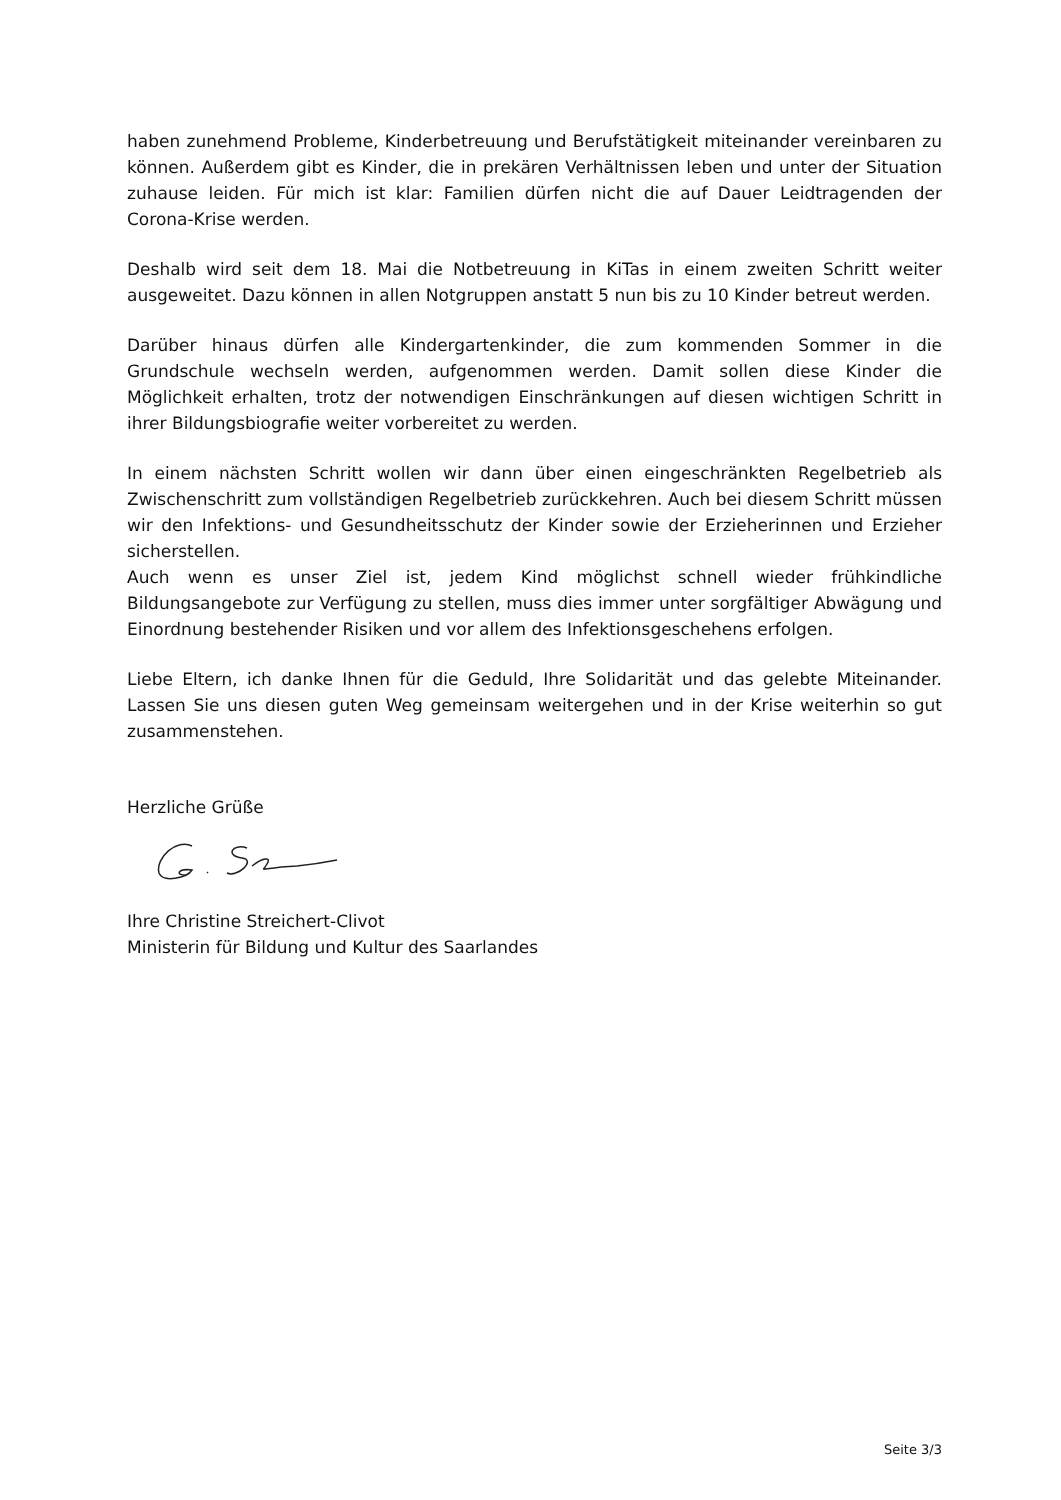haben zunehmend Probleme, Kinderbetreuung und Berufstätigkeit miteinander vereinbaren zu können. Außerdem gibt es Kinder, die in prekären Verhältnissen leben und unter der Situation zuhause leiden. Für mich ist klar: Familien dürfen nicht die auf Dauer Leidtragenden der Corona-Krise werden.
Deshalb wird seit dem 18. Mai die Notbetreuung in KiTas in einem zweiten Schritt weiter ausgeweitet. Dazu können in allen Notgruppen anstatt 5 nun bis zu 10 Kinder betreut werden.
Darüber hinaus dürfen alle Kindergartenkinder, die zum kommenden Sommer in die Grundschule wechseln werden, aufgenommen werden. Damit sollen diese Kinder die Möglichkeit erhalten, trotz der notwendigen Einschränkungen auf diesen wichtigen Schritt in ihrer Bildungsbiografie weiter vorbereitet zu werden.
In einem nächsten Schritt wollen wir dann über einen eingeschränkten Regelbetrieb als Zwischenschritt zum vollständigen Regelbetrieb zurückkehren. Auch bei diesem Schritt müssen wir den Infektions- und Gesundheitsschutz der Kinder sowie der Erzieherinnen und Erzieher sicherstellen.
Auch wenn es unser Ziel ist, jedem Kind möglichst schnell wieder frühkindliche Bildungsangebote zur Verfügung zu stellen, muss dies immer unter sorgfältiger Abwägung und Einordnung bestehender Risiken und vor allem des Infektionsgeschehens erfolgen.
Liebe Eltern, ich danke Ihnen für die Geduld, Ihre Solidarität und das gelebte Miteinander. Lassen Sie uns diesen guten Weg gemeinsam weitergehen und in der Krise weiterhin so gut zusammenstehen.
Herzliche Grüße
Ihre Christine Streichert-Clivot
Ministerin für Bildung und Kultur des Saarlandes
Seite 3/3